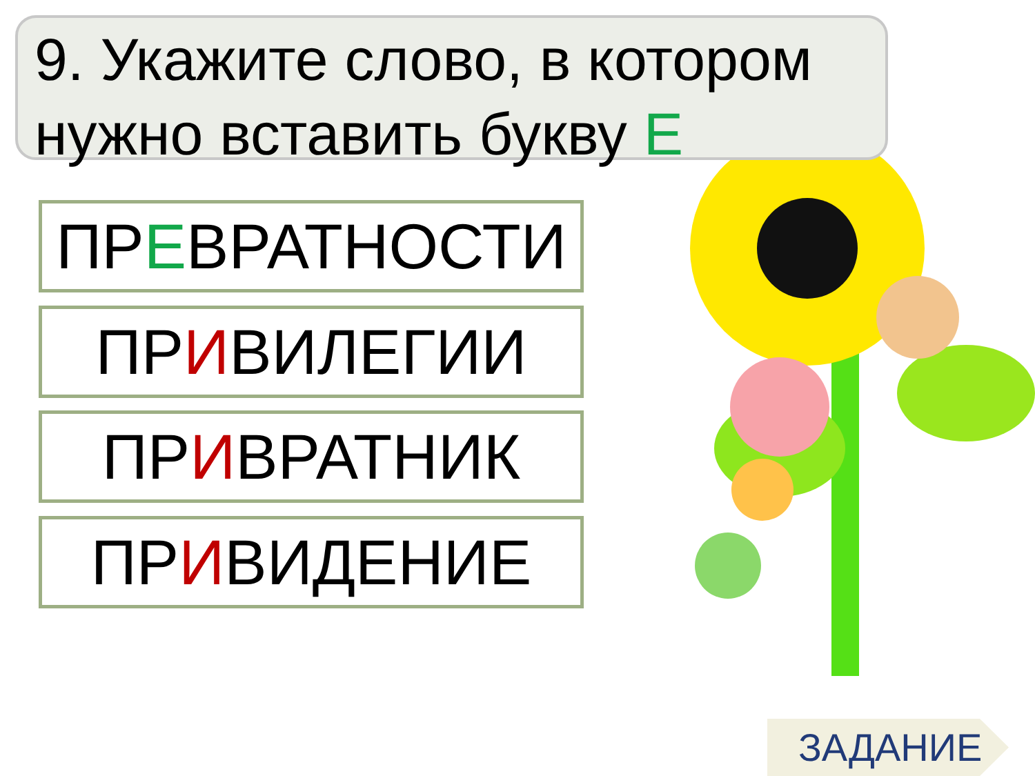9. Укажите слово, в котором нужно вставить букву Е
ПРЕВРАТНОСТИ
ПРИВИЛЕГИИ
ПРИВРАТНИК
ПРИВИДЕНИЕ
ЗАДАНИЕ